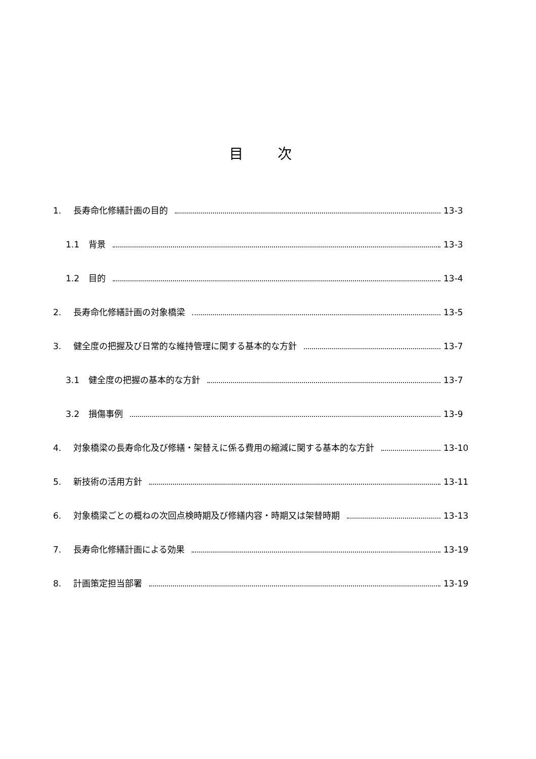目 次
1. 長寿命化修繕計画の目的 13-3
1.1 背景 13-3
1.2 目的 13-4
2. 長寿命化修繕計画の対象橋梁 13-5
3. 健全度の把握及び日常的な維持管理に関する基本的な方針 13-7
3.1 健全度の把握の基本的な方針 13-7
3.2 損傷事例 13-9
4. 対象橋梁の長寿命化及び修繕・架替えに係る費用の縮減に関する基本的な方針 13-10
5. 新技術の活用方針 13-11
6. 対象橋梁ごとの概ねの次回点検時期及び修繕内容・時期又は架替時期 13-13
7. 長寿命化修繕計画による効果 13-19
8. 計画策定担当部署 13-19